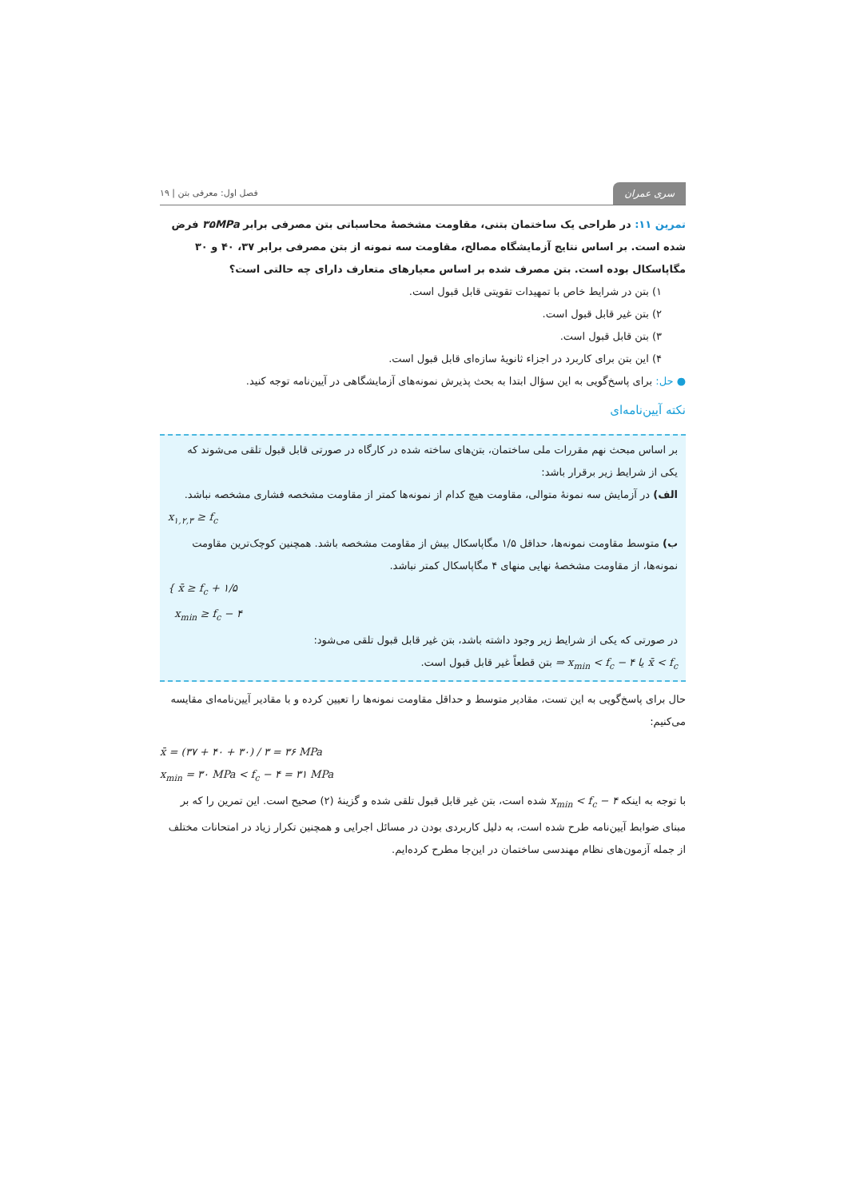سری عمران فصل اول: معرفی بتن | ۱۹
تمرین ۱۱: در طراحی یک ساختمان بتنی، مقاومت مشخصهٔ محاسباتی بتن مصرفی برابر ۳۵MPa فرض شده است. بر اساس نتایج آزمایشگاه مصالح، مقاومت سه نمونه از بتن مصرفی برابر ۳۷، ۴۰ و ۳۰ مگاپاسکال بوده است. بتن مصرف شده بر اساس معیارهای متعارف دارای چه حالتی است؟
۱) بتن در شرایط خاص با تمهیدات تقویتی قابل قبول است.
۲) بتن غیر قابل قبول است.
۳) بتن قابل قبول است.
۴) این بتن برای کاربرد در اجزاء ثانویهٔ سازه‌ای قابل قبول است.
● حل: برای پاسخ‌گویی به این سؤال ابتدا به بحث پذیرش نمونه‌های آزمایشگاهی در آیین‌نامه توجه کنید.
نکته آیین‌نامه‌ای
بر اساس مبحث نهم مقررات ملی ساختمان، بتن‌های ساخته شده در کارگاه در صورتی قابل قبول تلقی می‌شوند که یکی از شرایط زیر برقرار باشد:
الف) در آزمایش سه نمونهٔ متوالی، مقاومت هیچ کدام از نمونه‌ها کمتر از مقاومت مشخصه فشاری مشخصه نباشد.
x<sub>۱,۲,۳</sub> ≥ f<sub>c</sub>
ب) متوسط مقاومت نمونه‌ها، حداقل ۱/۵ مگاپاسکال بیش از مقاومت مشخصه باشد. همچنین کوچک‌ترین مقاومت نمونه‌ها، از مقاومت مشخصهٔ نهایی منهای ۴ مگاپاسکال کمتر نباشد.
{ x̄ ≥ f<sub>c</sub> + ۱/۵
x<sub>min</sub> ≥ f<sub>c</sub> − ۴
در صورتی که یکی از شرایط زیر وجود داشته باشد، بتن غیر قابل قبول تلقی می‌شود:
x̄ < f<sub>c</sub> یا x<sub>min</sub> < f<sub>c</sub> − ۴ ⇒ بتن قطعاً غیر قابل قبول است.
حال برای پاسخ‌گویی به این تست، مقادیر متوسط و حداقل مقاومت نمونه‌ها را تعیین کرده و با مقادیر آیین‌نامه‌ای مقایسه می‌کنیم:
x̄ = (۳۷ + ۴۰ + ۳۰) / ۳ = ۳۶ MPa
x<sub>min</sub> = ۳۰ MPa < f<sub>c</sub> − ۴ = ۳۱ MPa
با توجه به اینکه x<sub>min</sub> < f<sub>c</sub> − ۴ شده است، بتن غیر قابل قبول تلقی شده و گزینهٔ (۲) صحیح است. این تمرین را که بر مبنای ضوابط آیین‌نامه طرح شده است، به دلیل کاربردی بودن در مسائل اجرایی و همچنین تکرار زیاد در امتحانات مختلف از جمله آزمون‌های نظام مهندسی ساختمان در این‌جا مطرح کرده‌ایم.